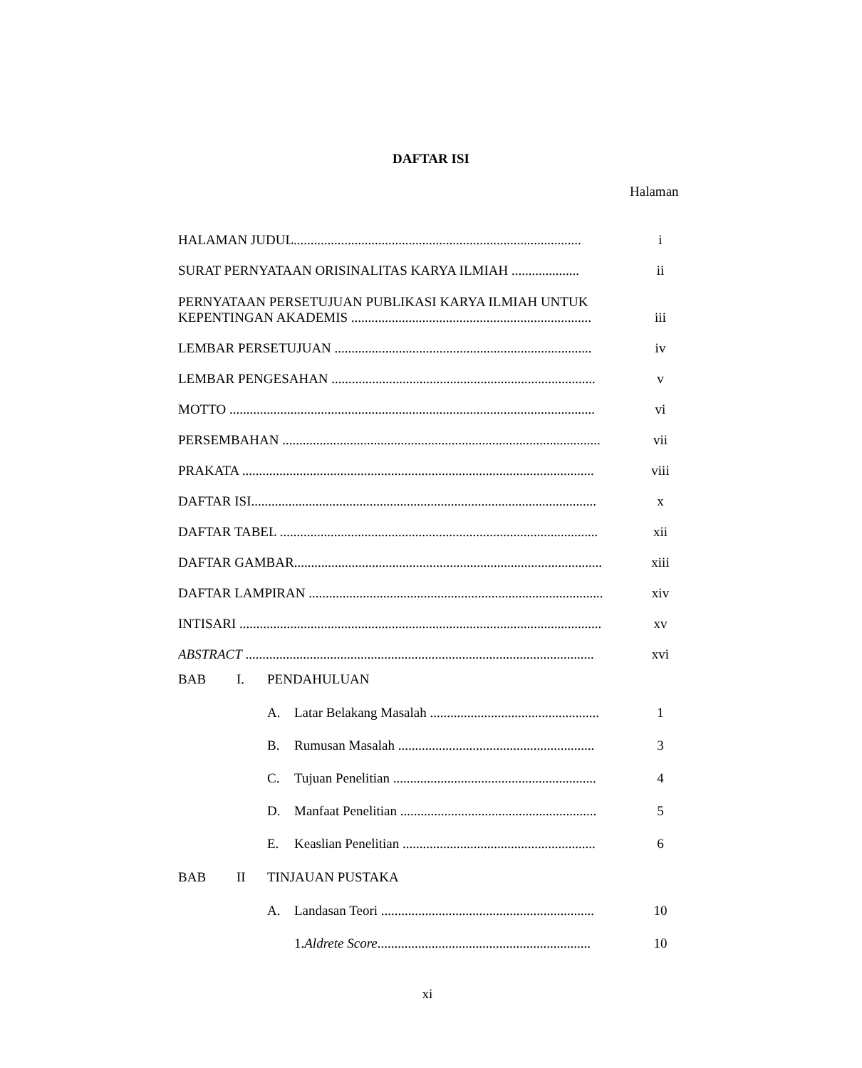DAFTAR ISI
Halaman
HALAMAN JUDUL..................................................................................... i
SURAT PERNYATAAN ORISINALITAS KARYA ILMIAH .................... ii
PERNYATAAN PERSETUJUAN PUBLIKASI KARYA ILMIAH UNTUK
KEPENTINGAN AKADEMIS ....................................................................... iii
LEMBAR PERSETUJUAN ............................................................................ iv
LEMBAR PENGESAHAN .............................................................................. v
MOTTO ............................................................................................................ vi
PERSEMBAHAN .............................................................................................. vii
PRAKATA ........................................................................................................ viii
DAFTAR ISI...................................................................................................... x
DAFTAR TABEL .............................................................................................. xii
DAFTAR GAMBAR........................................................................................... xiii
DAFTAR LAMPIRAN ....................................................................................... xiv
INTISARI ........................................................................................................... xv
ABSTRACT ....................................................................................................... xvi
BAB I. PENDAHULUAN
A. Latar Belakang Masalah .................................................. 1
B. Rumusan Masalah .......................................................... 3
C. Tujuan Penelitian ............................................................ 4
D. Manfaat Penelitian .......................................................... 5
E. Keaslian Penelitian ......................................................... 6
BAB II TINJAUAN PUSTAKA
A. Landasan Teori ............................................................... 10
1. Aldrete Score ............................................................... 10
xi